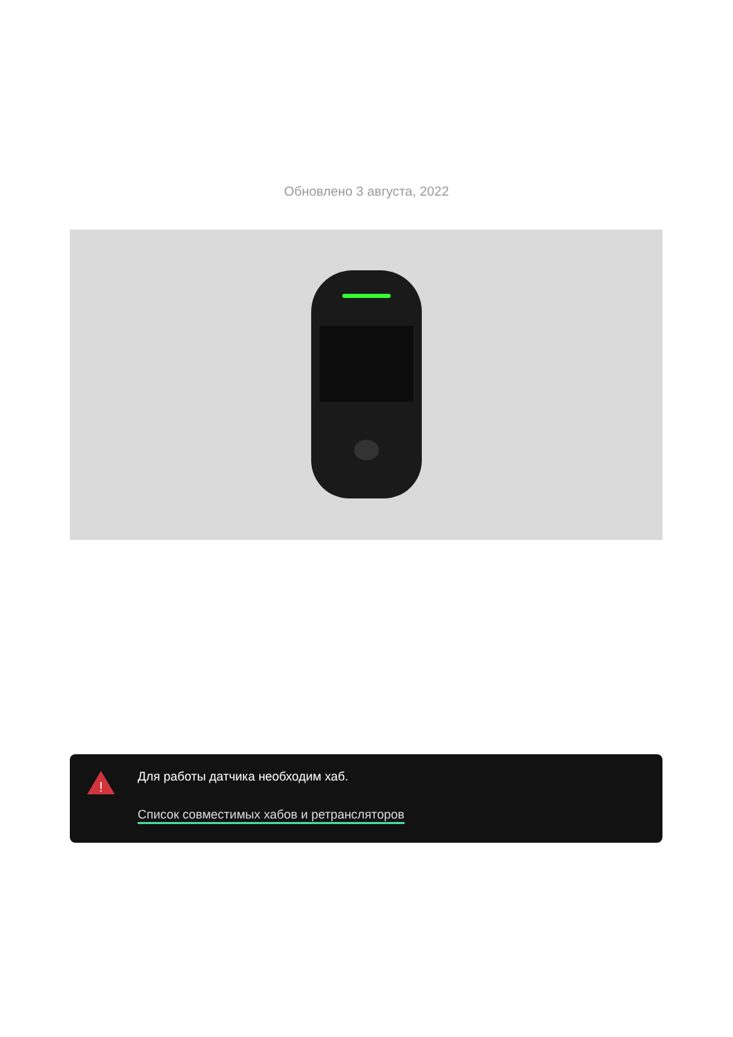Обновлено 3 августа, 2022
!
Для работы датчика необходим хаб.
Список совместимых хабов и ретрансляторов